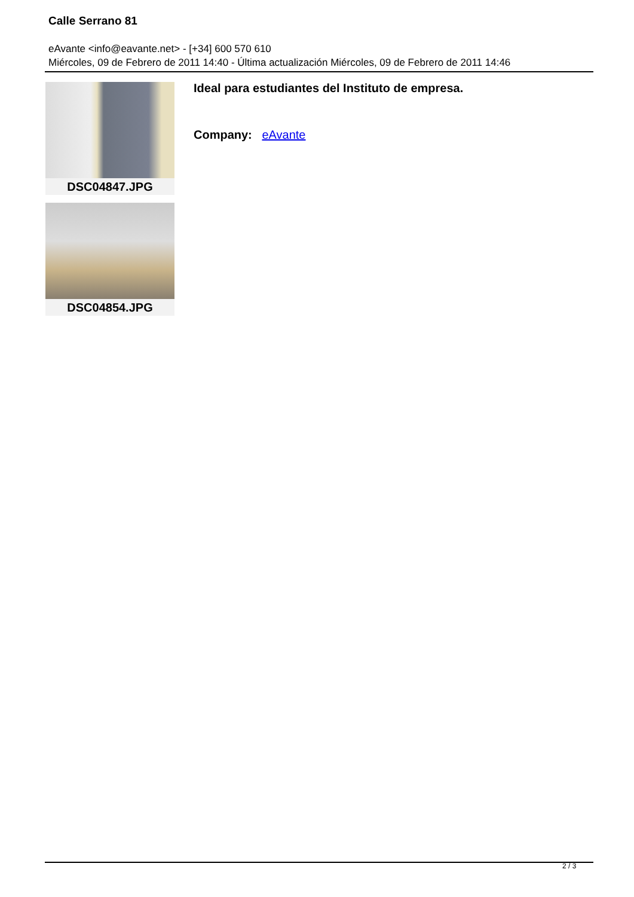Calle Serrano 81
eAvante <info@eavante.net> - [+34] 600 570 610
Miércoles, 09 de Febrero de 2011 14:40 - Última actualización Miércoles, 09 de Febrero de 2011 14:46
DSC04847.JPG
DSC04854.JPG
Ideal para estudiantes del Instituto de empresa.
Company: eAvante
2 / 3